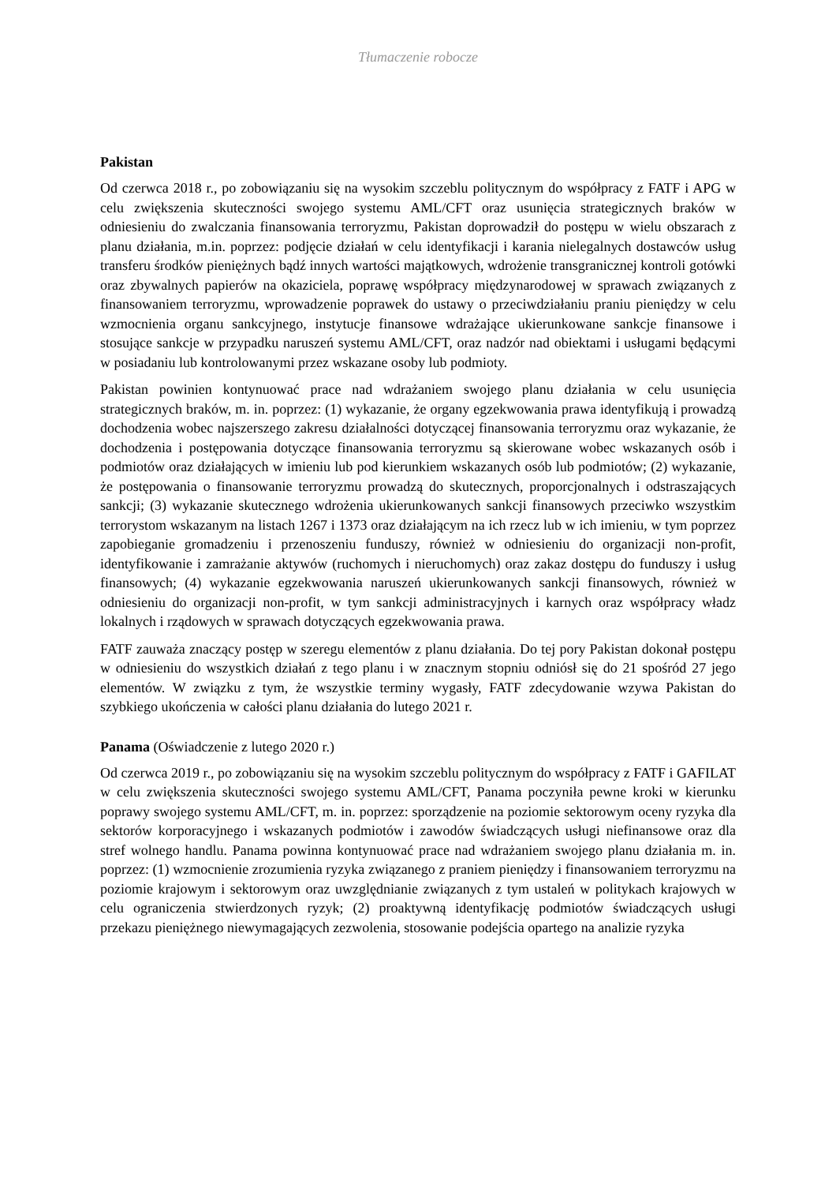Tłumaczenie robocze
Pakistan
Od czerwca 2018 r., po zobowiązaniu się na wysokim szczeblu politycznym do współpracy z FATF i APG w celu zwiększenia skuteczności swojego systemu AML/CFT oraz usunięcia strategicznych braków w odniesieniu do zwalczania finansowania terroryzmu, Pakistan doprowadził do postępu w wielu obszarach z planu działania, m.in. poprzez: podjęcie działań w celu identyfikacji i karania nielegalnych dostawców usług transferu środków pieniężnych bądź innych wartości majątkowych, wdrożenie transgranicznej kontroli gotówki oraz zbywalnych papierów na okaziciela, poprawę współpracy międzynarodowej w sprawach związanych z finansowaniem terroryzmu, wprowadzenie poprawek do ustawy o przeciwdziałaniu praniu pieniędzy w celu wzmocnienia organu sankcyjnego, instytucje finansowe wdrażające ukierunkowane sankcje finansowe i stosujące sankcje w przypadku naruszeń systemu AML/CFT, oraz nadzór nad obiektami i usługami będącymi w posiadaniu lub kontrolowanymi przez wskazane osoby lub podmioty.
Pakistan powinien kontynuować prace nad wdrażaniem swojego planu działania w celu usunięcia strategicznych braków, m. in. poprzez: (1) wykazanie, że organy egzekwowania prawa identyfikują i prowadzą dochodzenia wobec najszerszego zakresu działalności dotyczącej finansowania terroryzmu oraz wykazanie, że dochodzenia i postępowania dotyczące finansowania terroryzmu są skierowane wobec wskazanych osób i podmiotów oraz działających w imieniu lub pod kierunkiem wskazanych osób lub podmiotów; (2) wykazanie, że postępowania o finansowanie terroryzmu prowadzą do skutecznych, proporcjonalnych i odstraszających sankcji; (3) wykazanie skutecznego wdrożenia ukierunkowanych sankcji finansowych przeciwko wszystkim terrorystom wskazanym na listach 1267 i 1373 oraz działającym na ich rzecz lub w ich imieniu, w tym poprzez zapobieganie gromadzeniu i przenoszeniu funduszy, również w odniesieniu do organizacji non-profit, identyfikowanie i zamrażanie aktywów (ruchomych i nieruchomych) oraz zakaz dostępu do funduszy i usług finansowych; (4) wykazanie egzekwowania naruszeń ukierunkowanych sankcji finansowych, również w odniesieniu do organizacji non-profit, w tym sankcji administracyjnych i karnych oraz współpracy władz lokalnych i rządowych w sprawach dotyczących egzekwowania prawa.
FATF zauważa znaczący postęp w szeregu elementów z planu działania. Do tej pory Pakistan dokonał postępu w odniesieniu do wszystkich działań z tego planu i w znacznym stopniu odniósł się do 21 spośród 27 jego elementów. W związku z tym, że wszystkie terminy wygasły, FATF zdecydowanie wzywa Pakistan do szybkiego ukończenia w całości planu działania do lutego 2021 r.
Panama (Oświadczenie z lutego 2020 r.)
Od czerwca 2019 r., po zobowiązaniu się na wysokim szczeblu politycznym do współpracy z FATF i GAFILAT w celu zwiększenia skuteczności swojego systemu AML/CFT, Panama poczyniła pewne kroki w kierunku poprawy swojego systemu AML/CFT, m. in. poprzez: sporządzenie na poziomie sektorowym oceny ryzyka dla sektorów korporacyjnego i wskazanych podmiotów i zawodów świadczących usługi niefinansowe oraz dla stref wolnego handlu. Panama powinna kontynuować prace nad wdrażaniem swojego planu działania m. in. poprzez: (1) wzmocnienie zrozumienia ryzyka związanego z praniem pieniędzy i finansowaniem terroryzmu na poziomie krajowym i sektorowym oraz uwzględnianie związanych z tym ustaleń w politykach krajowych w celu ograniczenia stwierdzonych ryzyk; (2) proaktywną identyfikację podmiotów świadczących usługi przekazu pieniężnego niewymagających zezwolenia, stosowanie podejścia opartego na analizie ryzyka